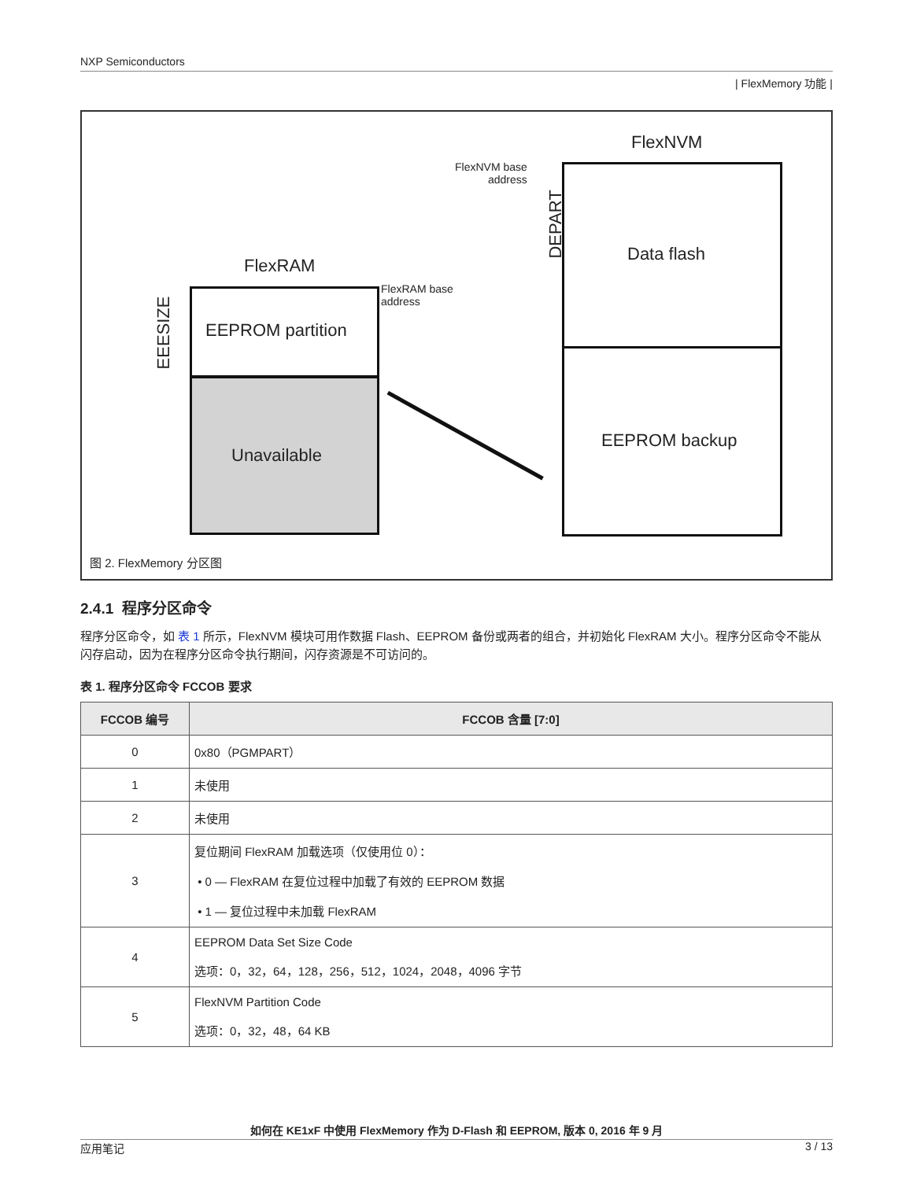NXP Semiconductors
| FlexMemory 功能 |
FlexNVM
FlexNVM base
address
Data flash
EEPROM backup
DEPART
FlexRAM
FlexRAM base
address
EEPROM partition
Unavailable
EEESIZE
图 2. FlexMemory 分区图
2.4.1 程序分区命令
程序分区命令，如 表 1 所示，FlexNVM 模块可用作数据 Flash、EEPROM 备份或两者的组合，并初始化 FlexRAM 大小。程序分区命令不能从闪存启动，因为在程序分区命令执行期间，闪存资源是不可访问的。
表 1. 程序分区命令 FCCOB 要求
| FCCOB 编号 | FCCOB 含量 [7:0] |
| --- | --- |
| 0 | 0x80（PGMPART） |
| 1 | 未使用 |
| 2 | 未使用 |
| 3 | 复位期间 FlexRAM 加载选项（仅使用位 0）： • 0 — FlexRAM 在复位过程中加载了有效的 EEPROM 数据 • 1 — 复位过程中未加载 FlexRAM |
| 4 | EEPROM Data Set Size Code 选项：0，32，64，128，256，512，1024，2048，4096 字节 |
| 5 | FlexNVM Partition Code 选项：0，32，48，64 KB |
如何在 KE1xF 中使用 FlexMemory 作为 D-Flash 和 EEPROM, 版本 0, 2016 年 9 月
应用笔记 3 / 13